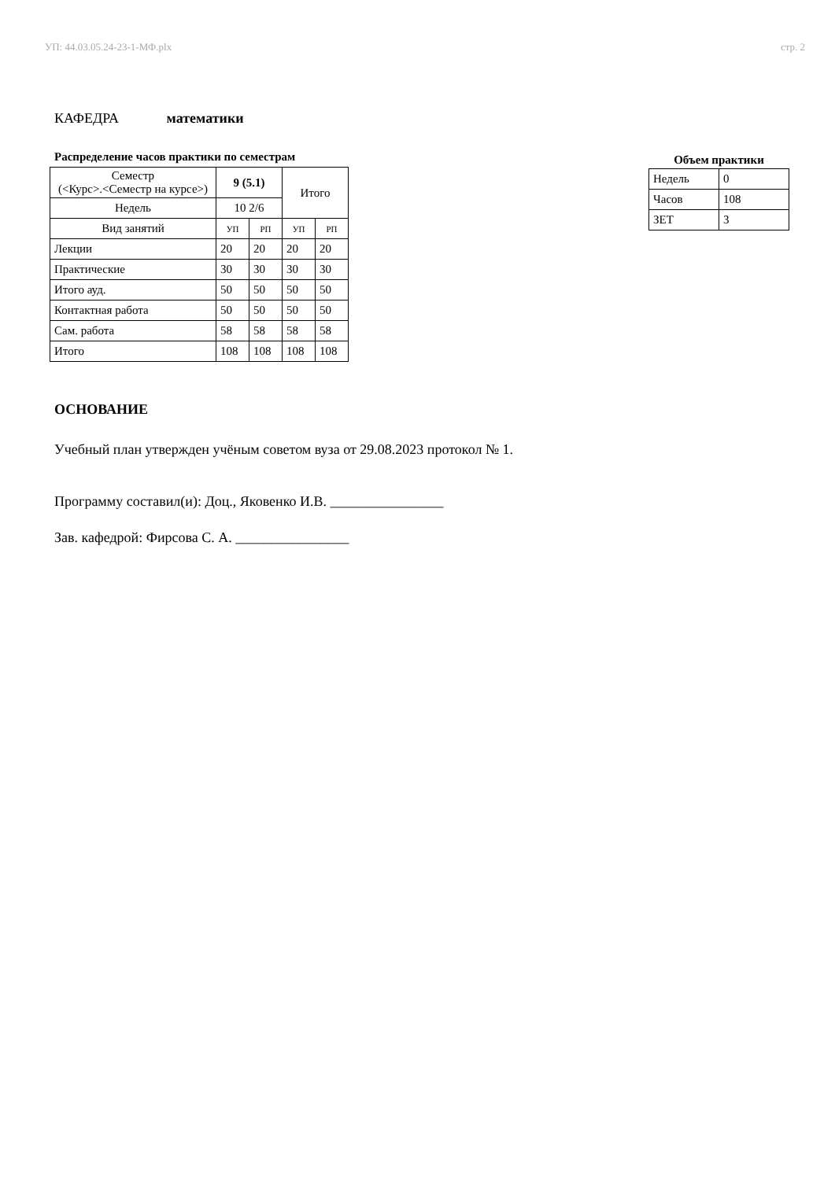УП: 44.03.05.24-23-1-МФ.plx стр. 2
КАФЕДРА математики
Распределение часов практики по семестрам
| Семестр (<Курс>.<Семестр на курсе>) | 9 (5.1) | | Итого | |
| --- | --- | --- | --- | --- |
| Недель | 10 2/6 | | | |
| Вид занятий | УП | РП | УП | РП |
| Лекции | 20 | 20 | 20 | 20 |
| Практические | 30 | 30 | 30 | 30 |
| Итого ауд. | 50 | 50 | 50 | 50 |
| Контактная работа | 50 | 50 | 50 | 50 |
| Сам. работа | 58 | 58 | 58 | 58 |
| Итого | 108 | 108 | 108 | 108 |
Объем практики
| Недель | 0 |
| Часов | 108 |
| ЗЕТ | 3 |
ОСНОВАНИЕ
Учебный план утвержден учёным советом вуза от 29.08.2023 протокол № 1.
Программу составил(и): Доц., Яковенко И.В. ________________
Зав. кафедрой: Фирсова С. А. ________________